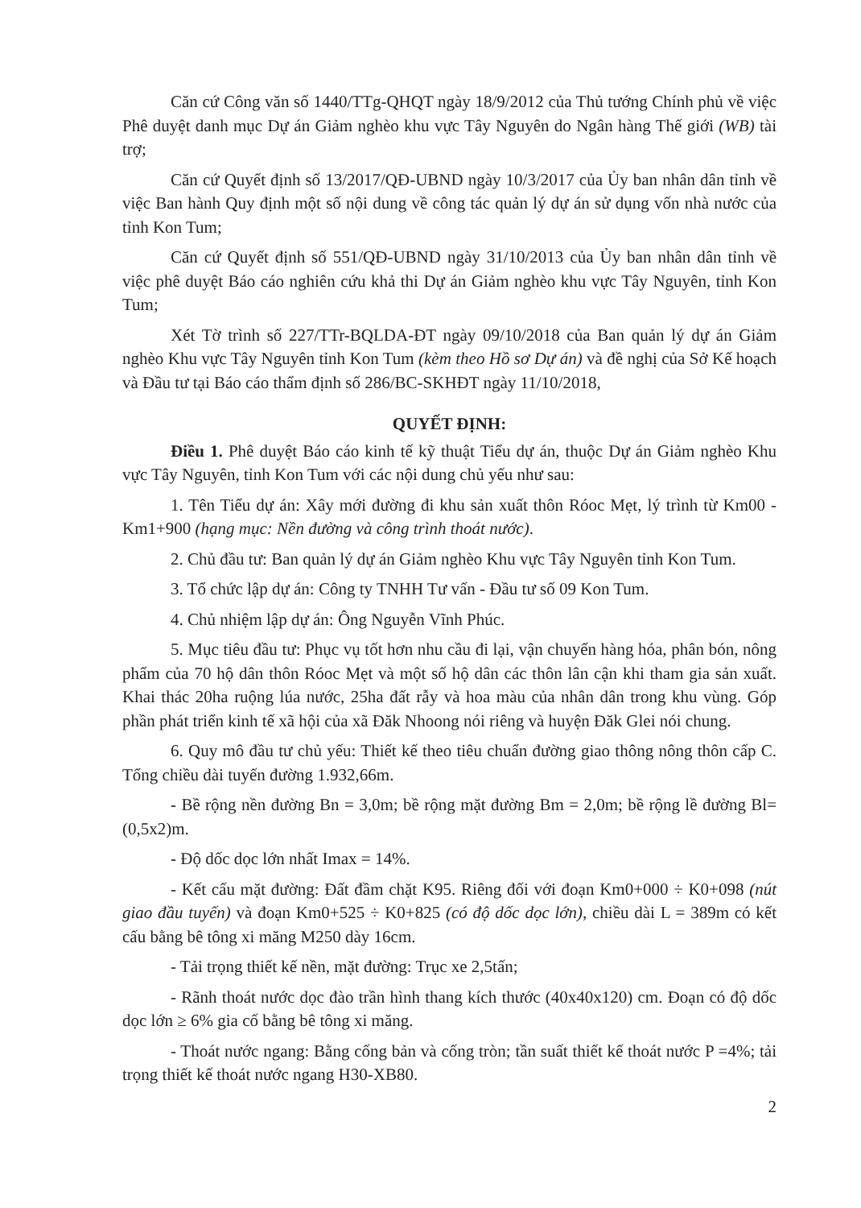Căn cứ Công văn số 1440/TTg-QHQT ngày 18/9/2012 của Thủ tướng Chính phủ về việc Phê duyệt danh mục Dự án Giảm nghèo khu vực Tây Nguyên do Ngân hàng Thế giới (WB) tài trợ;
Căn cứ Quyết định số 13/2017/QĐ-UBND ngày 10/3/2017 của Ủy ban nhân dân tỉnh về việc Ban hành Quy định một số nội dung về công tác quản lý dự án sử dụng vốn nhà nước của tỉnh Kon Tum;
Căn cứ Quyết định số 551/QĐ-UBND ngày 31/10/2013 của Ủy ban nhân dân tỉnh về việc phê duyệt Báo cáo nghiên cứu khả thi Dự án Giảm nghèo khu vực Tây Nguyên, tỉnh Kon Tum;
Xét Tờ trình số 227/TTr-BQLDA-ĐT ngày 09/10/2018 của Ban quản lý dự án Giảm nghèo Khu vực Tây Nguyên tỉnh Kon Tum (kèm theo Hồ sơ Dự án) và đề nghị của Sở Kế hoạch và Đầu tư tại Báo cáo thẩm định số 286/BC-SKHĐT ngày 11/10/2018,
QUYẾT ĐỊNH:
Điều 1. Phê duyệt Báo cáo kinh tế kỹ thuật Tiểu dự án, thuộc Dự án Giảm nghèo Khu vực Tây Nguyên, tỉnh Kon Tum với các nội dung chủ yếu như sau:
1. Tên Tiểu dự án: Xây mới đường đi khu sản xuất thôn Róoc Mẹt, lý trình từ Km00 - Km1+900 (hạng mục: Nền đường và công trình thoát nước).
2. Chủ đầu tư: Ban quản lý dự án Giảm nghèo Khu vực Tây Nguyên tỉnh Kon Tum.
3. Tổ chức lập dự án: Công ty TNHH Tư vấn - Đầu tư số 09 Kon Tum.
4. Chủ nhiệm lập dự án: Ông Nguyễn Vĩnh Phúc.
5. Mục tiêu đầu tư: Phục vụ tốt hơn nhu cầu đi lại, vận chuyển hàng hóa, phân bón, nông phẩm của 70 hộ dân thôn Róoc Mẹt và một số hộ dân các thôn lân cận khi tham gia sản xuất. Khai thác 20ha ruộng lúa nước, 25ha đất rẫy và hoa màu của nhân dân trong khu vùng. Góp phần phát triển kinh tế xã hội của xã Đăk Nhoong nói riêng và huyện Đăk Glei nói chung.
6. Quy mô đầu tư chủ yếu: Thiết kế theo tiêu chuẩn đường giao thông nông thôn cấp C. Tổng chiều dài tuyến đường 1.932,66m.
- Bề rộng nền đường Bn = 3,0m; bề rộng mặt đường Bm = 2,0m; bề rộng lề đường Bl= (0,5x2)m.
- Độ dốc dọc lớn nhất Imax = 14%.
- Kết cấu mặt đường: Đất đầm chặt K95. Riêng đối với đoạn Km0+000 ÷ K0+098 (nút giao đầu tuyến) và đoạn Km0+525 ÷ K0+825 (có độ dốc dọc lớn), chiều dài L = 389m có kết cấu bằng bê tông xi măng M250 dày 16cm.
- Tải trọng thiết kế nền, mặt đường: Trục xe 2,5tấn;
- Rãnh thoát nước dọc đào trần hình thang kích thước (40x40x120) cm. Đoạn có độ dốc dọc lớn ≥ 6% gia cố bằng bê tông xi măng.
- Thoát nước ngang: Bằng cống bản và cống tròn; tần suất thiết kế thoát nước P =4%; tải trọng thiết kế thoát nước ngang H30-XB80.
2